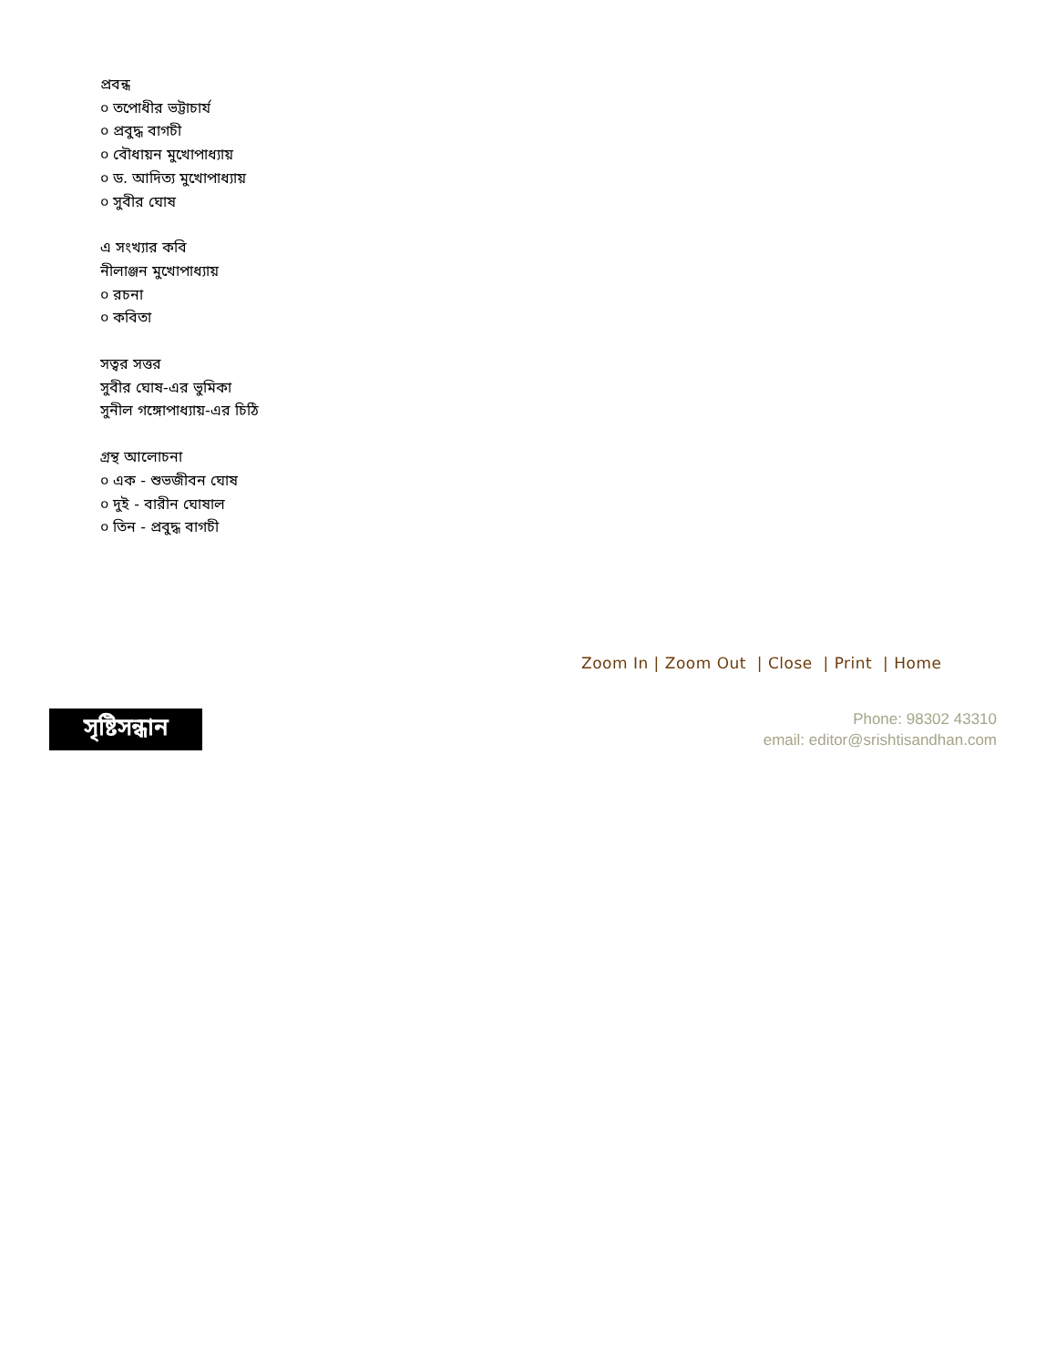প্রবন্ধ
০ তপোধীর ভট্টাচার্য
০ প্রবুদ্ধ বাগচী
০ বৌধায়ন মুখোপাধ্যায়
০ ড. আদিত্য মুখোপাধ্যায়
০ সুবীর ঘোষ
এ সংখ্যার কবি
নীলাঞ্জন মুখোপাধ্যায়
০ রচনা
০ কবিতা
সত্বর সত্তর
সুবীর ঘোষ-এর ভুমিকা
সুনীল গঙ্গোপাধ্যায়-এর চিঠি
গ্রন্থ আলোচনা
০ এক - শুভজীবন ঘোষ
০ দুই - বারীন ঘোষাল
০ তিন - প্রবুদ্ধ বাগচী
Zoom In | Zoom Out | Close | Print | Home
সৃষ্টিসন্ধান
Phone: 98302 43310
email: editor@srishtisandhan.com